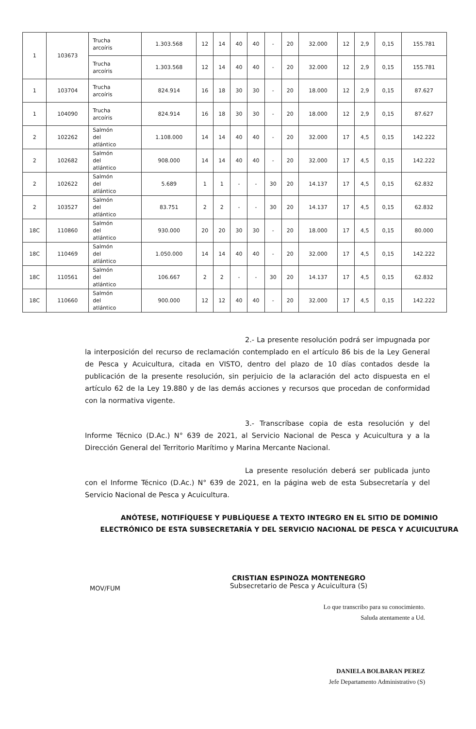| 1 | 103673 | Trucha arcoíris | 1.303.568 | 12 | 14 | 40 | 40 | - | 20 | 32.000 | 12 | 2,9 | 0,15 | 155.781 |
| | | Trucha arcoíris | 1.303.568 | 12 | 14 | 40 | 40 | - | 20 | 32.000 | 12 | 2,9 | 0,15 | 155.781 |
| 1 | 103704 | Trucha arcoíris | 824.914 | 16 | 18 | 30 | 30 | - | 20 | 18.000 | 12 | 2,9 | 0,15 | 87.627 |
| 1 | 104090 | Trucha arcoíris | 824.914 | 16 | 18 | 30 | 30 | - | 20 | 18.000 | 12 | 2,9 | 0,15 | 87.627 |
| 2 | 102262 | Salmón del atlántico | 1.108.000 | 14 | 14 | 40 | 40 | - | 20 | 32.000 | 17 | 4,5 | 0,15 | 142.222 |
| 2 | 102682 | Salmón del atlántico | 908.000 | 14 | 14 | 40 | 40 | - | 20 | 32.000 | 17 | 4,5 | 0,15 | 142.222 |
| 2 | 102622 | Salmón del atlántico | 5.689 | 1 | 1 | - | - | 30 | 20 | 14.137 | 17 | 4,5 | 0,15 | 62.832 |
| 2 | 103527 | Salmón del atlántico | 83.751 | 2 | 2 | - | - | 30 | 20 | 14.137 | 17 | 4,5 | 0,15 | 62.832 |
| 18C | 110860 | Salmón del atlántico | 930.000 | 20 | 20 | 30 | 30 | - | 20 | 18.000 | 17 | 4,5 | 0,15 | 80.000 |
| 18C | 110469 | Salmón del atlántico | 1.050.000 | 14 | 14 | 40 | 40 | - | 20 | 32.000 | 17 | 4,5 | 0,15 | 142.222 |
| 18C | 110561 | Salmón del atlántico | 106.667 | 2 | 2 | - | - | 30 | 20 | 14.137 | 17 | 4,5 | 0,15 | 62.832 |
| 18C | 110660 | Salmón del atlántico | 900.000 | 12 | 12 | 40 | 40 | - | 20 | 32.000 | 17 | 4,5 | 0,15 | 142.222 |
2.- La presente resolución podrá ser impugnada por la interposición del recurso de reclamación contemplado en el artículo 86 bis de la Ley General de Pesca y Acuicultura, citada en VISTO, dentro del plazo de 10 días contados desde la publicación de la presente resolución, sin perjuicio de la aclaración del acto dispuesta en el artículo 62 de la Ley 19.880 y de las demás acciones y recursos que procedan de conformidad con la normativa vigente.
3.- Transcríbase copia de esta resolución y del Informe Técnico (D.Ac.) N° 639 de 2021, al Servicio Nacional de Pesca y Acuicultura y a la Dirección General del Territorio Marítimo y Marina Mercante Nacional.
La presente resolución deberá ser publicada junto con el Informe Técnico (D.Ac.) N° 639 de 2021, en la página web de esta Subsecretaría y del Servicio Nacional de Pesca y Acuicultura.
ANÓTESE, NOTIFÍQUESE Y PUBLÍQUESE A TEXTO INTEGRO EN EL SITIO DE DOMINIO
ELECTRÓNICO DE ESTA SUBSECRETARÍA Y DEL SERVICIO NACIONAL DE PESCA Y ACUICULTURA
CRISTIAN ESPINOZA MONTENEGRO
Subsecretario de Pesca y Acuicultura (S)
MOV/FUM
Lo que transcribo para su conocimiento.
Saluda atentamente a Ud.
DANIELA BOLBARAN PEREZ
Jefe Departamento Administrativo (S)